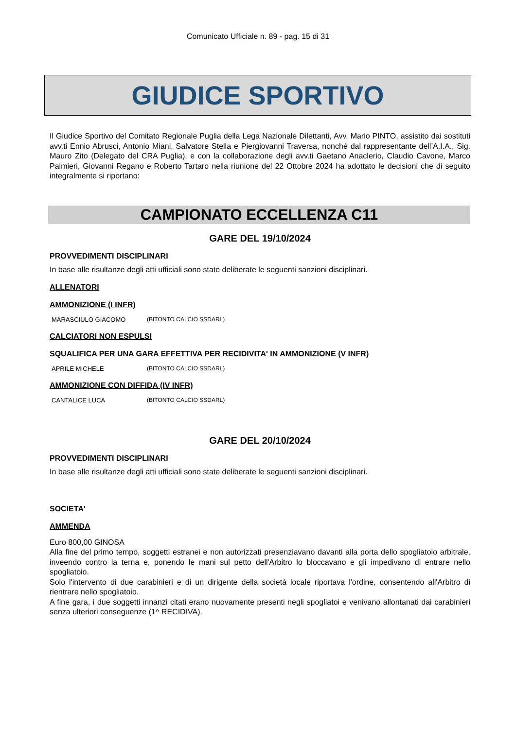Comunicato Ufficiale n. 89 - pag. 15 di 31
GIUDICE SPORTIVO
Il Giudice Sportivo del Comitato Regionale Puglia della Lega Nazionale Dilettanti, Avv. Mario PINTO, assistito dai sostituti avv.ti Ennio Abrusci, Antonio Miani, Salvatore Stella e Piergiovanni Traversa, nonché dal rappresentante dell’A.I.A., Sig. Mauro Zito (Delegato del CRA Puglia), e con la collaborazione degli avv.ti Gaetano Anaclerio, Claudio Cavone, Marco Palmieri, Giovanni Regano e Roberto Tartaro nella riunione del 22 Ottobre 2024 ha adottato le decisioni che di seguito integralmente si riportano:
CAMPIONATO ECCELLENZA C11
GARE DEL 19/10/2024
PROVVEDIMENTI DISCIPLINARI
In base alle risultanze degli atti ufficiali sono state deliberate le seguenti sanzioni disciplinari.
ALLENATORI
AMMONIZIONE (I INFR)
| MARASCIULO GIACOMO | (BITONTO CALCIO SSDARL) |
CALCIATORI NON ESPULSI
SQUALIFICA PER UNA GARA EFFETTIVA PER RECIDIVITA' IN AMMONIZIONE (V INFR)
| APRILE MICHELE | (BITONTO CALCIO SSDARL) |
AMMONIZIONE CON DIFFIDA (IV INFR)
| CANTALICE LUCA | (BITONTO CALCIO SSDARL) |
GARE DEL 20/10/2024
PROVVEDIMENTI DISCIPLINARI
In base alle risultanze degli atti ufficiali sono state deliberate le seguenti sanzioni disciplinari.
SOCIETA'
AMMENDA
Euro 800,00 GINOSA
Alla fine del primo tempo, soggetti estranei e non autorizzati presenziavano davanti alla porta dello spogliatoio arbitrale, inveendo contro la terna e, ponendo le mani sul petto dell'Arbitro lo bloccavano e gli impedivano di entrare nello spogliatoio.
Solo l'intervento di due carabinieri e di un dirigente della società locale riportava l'ordine, consentendo all'Arbitro di rientrare nello spogliatoio.
A fine gara, i due soggetti innanzi citati erano nuovamente presenti negli spogliatoi e venivano allontanati dai carabinieri senza ulteriori conseguenze (1^ RECIDIVA).